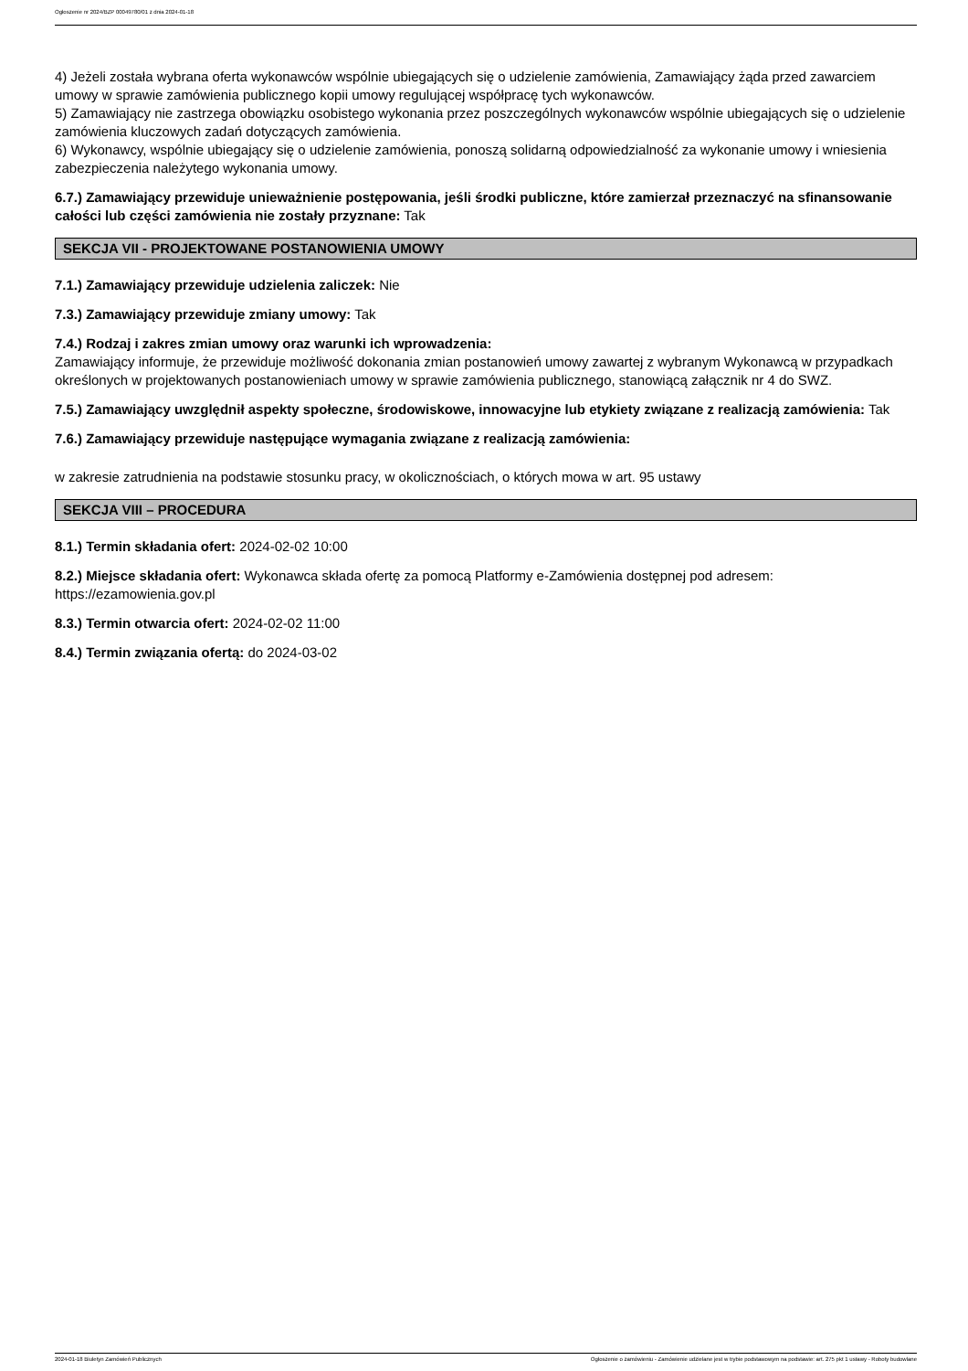Ogłoszenie nr 2024/BZP 00049780/01 z dnia 2024-01-18
4) Jeżeli została wybrana oferta wykonawców wspólnie ubiegających się o udzielenie zamówienia, Zamawiający żąda przed zawarciem umowy w sprawie zamówienia publicznego kopii umowy regulującej współpracę tych wykonawców.
5) Zamawiający nie zastrzega obowiązku osobistego wykonania przez poszczególnych wykonawców wspólnie ubiegających się o udzielenie zamówienia kluczowych zadań dotyczących zamówienia.
6) Wykonawcy, wspólnie ubiegający się o udzielenie zamówienia, ponoszą solidarną odpowiedzialność za wykonanie umowy i wniesienia zabezpieczenia należytego wykonania umowy.
6.7.) Zamawiający przewiduje unieważnienie postępowania, jeśli środki publiczne, które zamierzał przeznaczyć na sfinansowanie całości lub części zamówienia nie zostały przyznane: Tak
SEKCJA VII - PROJEKTOWANE POSTANOWIENIA UMOWY
7.1.) Zamawiający przewiduje udzielenia zaliczek: Nie
7.3.) Zamawiający przewiduje zmiany umowy: Tak
7.4.) Rodzaj i zakres zmian umowy oraz warunki ich wprowadzenia:
Zamawiający informuje, że przewiduje możliwość dokonania zmian postanowień umowy zawartej z wybranym Wykonawcą w przypadkach określonych w projektowanych postanowieniach umowy w sprawie zamówienia publicznego, stanowiącą załącznik nr 4 do SWZ.
7.5.) Zamawiający uwzględnił aspekty społeczne, środowiskowe, innowacyjne lub etykiety związane z realizacją zamówienia: Tak
7.6.) Zamawiający przewiduje następujące wymagania związane z realizacją zamówienia:
w zakresie zatrudnienia na podstawie stosunku pracy, w okolicznościach, o których mowa w art. 95 ustawy
SEKCJA VIII – PROCEDURA
8.1.) Termin składania ofert: 2024-02-02 10:00
8.2.) Miejsce składania ofert: Wykonawca składa ofertę za pomocą Platformy e-Zamówienia dostępnej pod adresem: https://ezamowienia.gov.pl
8.3.) Termin otwarcia ofert: 2024-02-02 11:00
8.4.) Termin związania ofertą: do 2024-03-02
2024-01-18 Biuletyn Zamówień Publicznych Ogłoszenie o zamówieniu - Zamówienie udzielane jest w trybie podstawowym na podstawie: art. 275 pkt 1 ustawy - Roboty budowlane